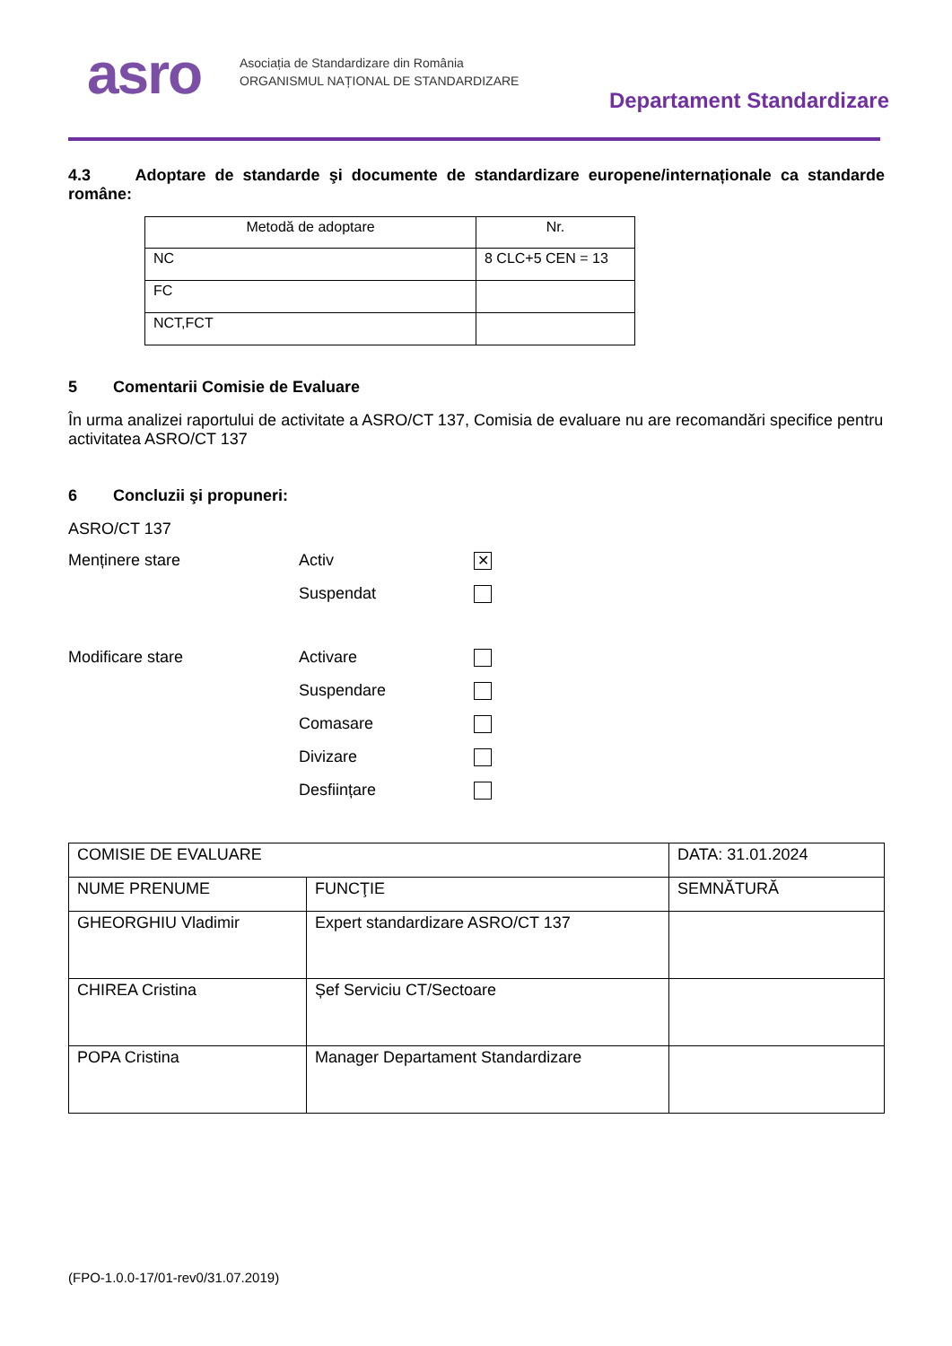asro
Asociația de Standardizare din România
ORGANISMUL NAȚIONAL DE STANDARDIZARE
Departament Standardizare
4.3 Adoptare de standarde şi documente de standardizare europene/internaționale ca standarde române:
| Metodă de adoptare | Nr. |
| --- | --- |
| NC | 8 CLC+5 CEN = 13 |
| FC | |
| NCT,FCT | |
5 Comentarii Comisie de Evaluare
În urma analizei raportului de activitate a ASRO/CT 137, Comisia de evaluare nu are recomandări specifice pentru activitatea ASRO/CT 137
6 Concluzii şi propuneri:
ASRO/CT 137
Menținere stare
Activ
✕
Suspendat
Modificare stare
Activare
Suspendare
Comasare
Divizare
Desființare
| COMISIE DE EVALUARE | | DATA: 31.01.2024 |
| NUME PRENUME | FUNCŢIE | SEMNĂTURĂ |
| GHEORGHIU Vladimir | Expert standardizare ASRO/CT 137 | |
| CHIREA Cristina | Șef Serviciu CT/Sectoare | |
| POPA Cristina | Manager Departament Standardizare | |
(FPO-1.0.0-17/01-rev0/31.07.2019)